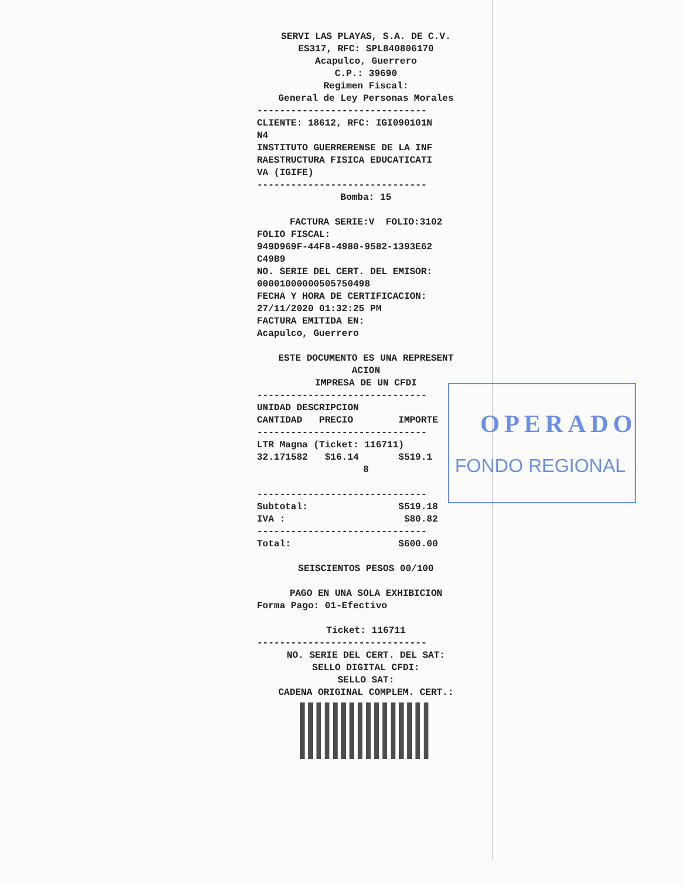SERVI LAS PLAYAS, S.A. DE C.V. ES317, RFC: SPL840806170 Acapulco, Guerrero C.P.: 39690 Regimen Fiscal: General de Ley Personas Morales
------------------------------ CLIENTE: 18612, RFC: IGI090101N N4 INSTITUTO GUERRERENSE DE LA INF RAESTRUCTURA FISICA EDUCATICATI VA (IGIFE) ------------------------------
Bomba: 15 FACTURA SERIE:V FOLIO:3102
FOLIO FISCAL: 949D969F-44F8-4980-9582-1393E62 C49B9 NO. SERIE DEL CERT. DEL EMISOR: 00001000000505750498 FECHA Y HORA DE CERTIFICACION: 27/11/2020 01:32:25 PM FACTURA EMITIDA EN: Acapulco, Guerrero
ESTE DOCUMENTO ES UNA REPRESENT ACION IMPRESA DE UN CFDI
------------------------------ UNIDAD DESCRIPCION CANTIDAD PRECIO IMPORTE ------------------------------ LTR Magna (Ticket: 116711) 32.171582 $16.14 $519.1
8
------------------------------ Subtotal: $519.18 IVA : $80.82 ------------------------------ Total: $600.00
SEISCIENTOS PESOS 00/100 PAGO EN UNA SOLA EXHIBICION
Forma Pago: 01-Efectivo
Ticket: 116711
------------------------------
NO. SERIE DEL CERT. DEL SAT: SELLO DIGITAL CFDI: SELLO SAT: CADENA ORIGINAL COMPLEM. CERT.:
OPERADO
FONDO REGIONAL